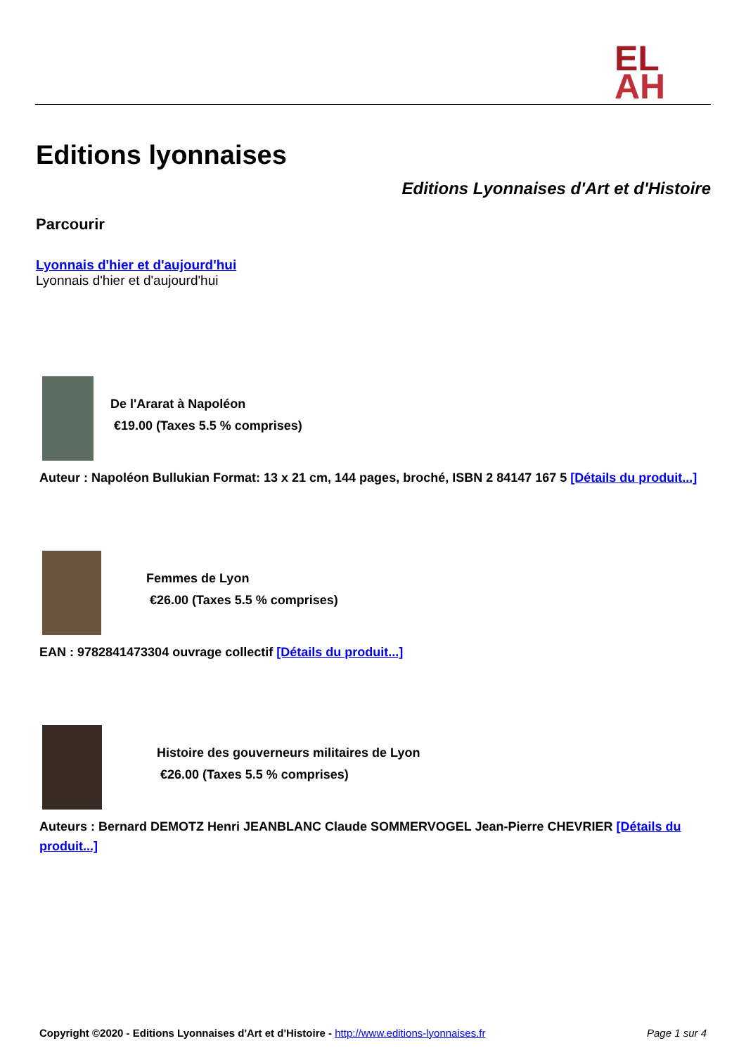EL
AH
Editions lyonnaises
Editions Lyonnaises d'Art et d'Histoire
Parcourir
Lyonnais d'hier et d'aujourd'hui
Lyonnais d'hier et d'aujourd'hui
De l'Ararat à Napoléon
€19.00 (Taxes 5.5 % comprises)
Auteur : Napoléon Bullukian Format: 13 x 21 cm, 144 pages, broché, ISBN 2 84147 167 5 [Détails du produit...]
Femmes de Lyon
€26.00 (Taxes 5.5 % comprises)
EAN : 9782841473304 ouvrage collectif [Détails du produit...]
Histoire des gouverneurs militaires de Lyon
€26.00 (Taxes 5.5 % comprises)
Auteurs : Bernard DEMOTZ Henri JEANBLANC Claude SOMMERVOGEL Jean-Pierre CHEVRIER [Détails du produit...]
Copyright ©2020 - Editions Lyonnaises d'Art et d'Histoire - http://www.editions-lyonnaises.fr Page 1 sur 4